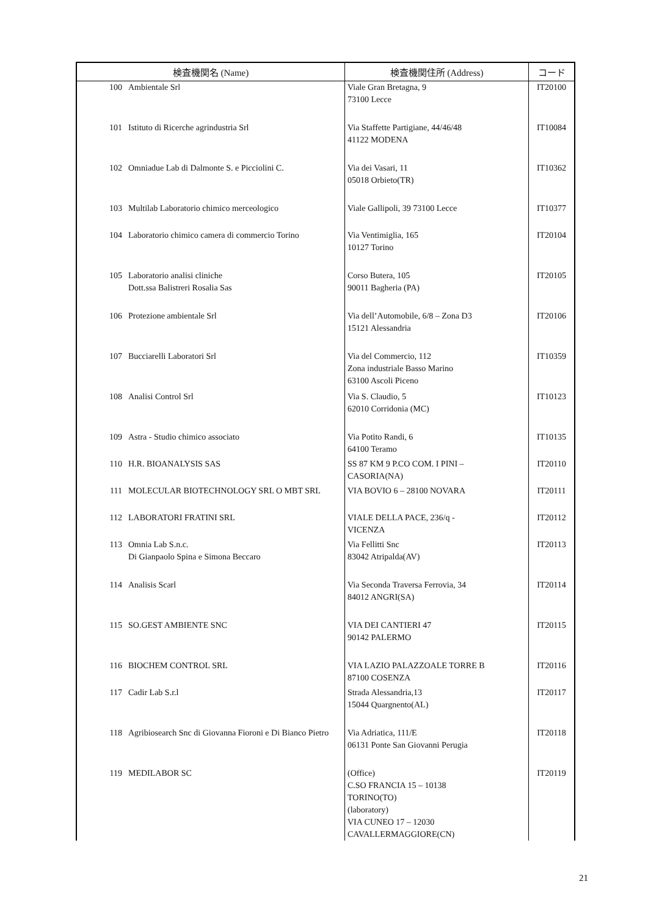| 検査機関名 (Name) | | 検査機関住所 (Address) | コード |
| --- | --- | --- | --- |
| 100 | Ambientale Srl | Viale Gran Bretagna, 9 73100 Lecce | IT20100 |
| 101 | Istituto di Ricerche agrindustria Srl | Via Staffette Partigiane, 44/46/48 41122 MODENA | IT10084 |
| 102 | Omniadue Lab di Dalmonte S. e Picciolini C. | Via dei Vasari, 11 05018 Orbieto(TR) | IT10362 |
| 103 | Multilab Laboratorio chimico merceologico | Viale Gallipoli, 39 73100 Lecce | IT10377 |
| 104 | Laboratorio chimico camera di commercio Torino | Via Ventimiglia, 165 10127 Torino | IT20104 |
| 105 | Laboratorio analisi cliniche Dott.ssa Balistreri Rosalia Sas | Corso Butera, 105 90011 Bagheria (PA) | IT20105 |
| 106 | Protezione ambientale Srl | Via dell’Automobile, 6/8 – Zona D3 15121 Alessandria | IT20106 |
| 107 | Bucciarelli Laboratori Srl | Via del Commercio, 112 Zona industriale Basso Marino 63100 Ascoli Piceno | IT10359 |
| 108 | Analisi Control Srl | Via S. Claudio, 5 62010 Corridonia (MC) | IT10123 |
| 109 | Astra - Studio chimico associato | Via Potito Randi, 6 64100 Teramo | IT10135 |
| 110 | H.R. BIOANALYSIS SAS | SS 87 KM 9 P.CO COM. I PINI – CASORIA(NA) | IT20110 |
| 111 | MOLECULAR BIOTECHNOLOGY SRL O MBT SRL | VIA BOVIO 6 – 28100 NOVARA | IT20111 |
| 112 | LABORATORI FRATINI SRL | VIALE DELLA PACE, 236/q - VICENZA | IT20112 |
| 113 | Omnia Lab S.n.c. Di Gianpaolo Spina e Simona Beccaro | Via Fellitti Snc 83042 Atripalda(AV) | IT20113 |
| 114 | Analisis Scarl | Via Seconda Traversa Ferrovia, 34 84012 ANGRI(SA) | IT20114 |
| 115 | SO.GEST AMBIENTE SNC | VIA DEI CANTIERI 47 90142 PALERMO | IT20115 |
| 116 | BIOCHEM CONTROL SRL | VIA LAZIO PALAZZOALE TORRE B 87100 COSENZA | IT20116 |
| 117 | Cadir Lab S.r.l | Strada Alessandria,13 15044 Quargnento(AL) | IT20117 |
| 118 | Agribiosearch Snc di Giovanna Fioroni e Di Bianco Pietro | Via Adriatica, 111/E 06131 Ponte San Giovanni Perugia | IT20118 |
| 119 | MEDILABOR SC | (Office) C.SO FRANCIA 15 – 10138 TORINO(TO) (laboratory) VIA CUNEO 17 – 12030 CAVALLERMAGGIORE(CN) | IT20119 |
21